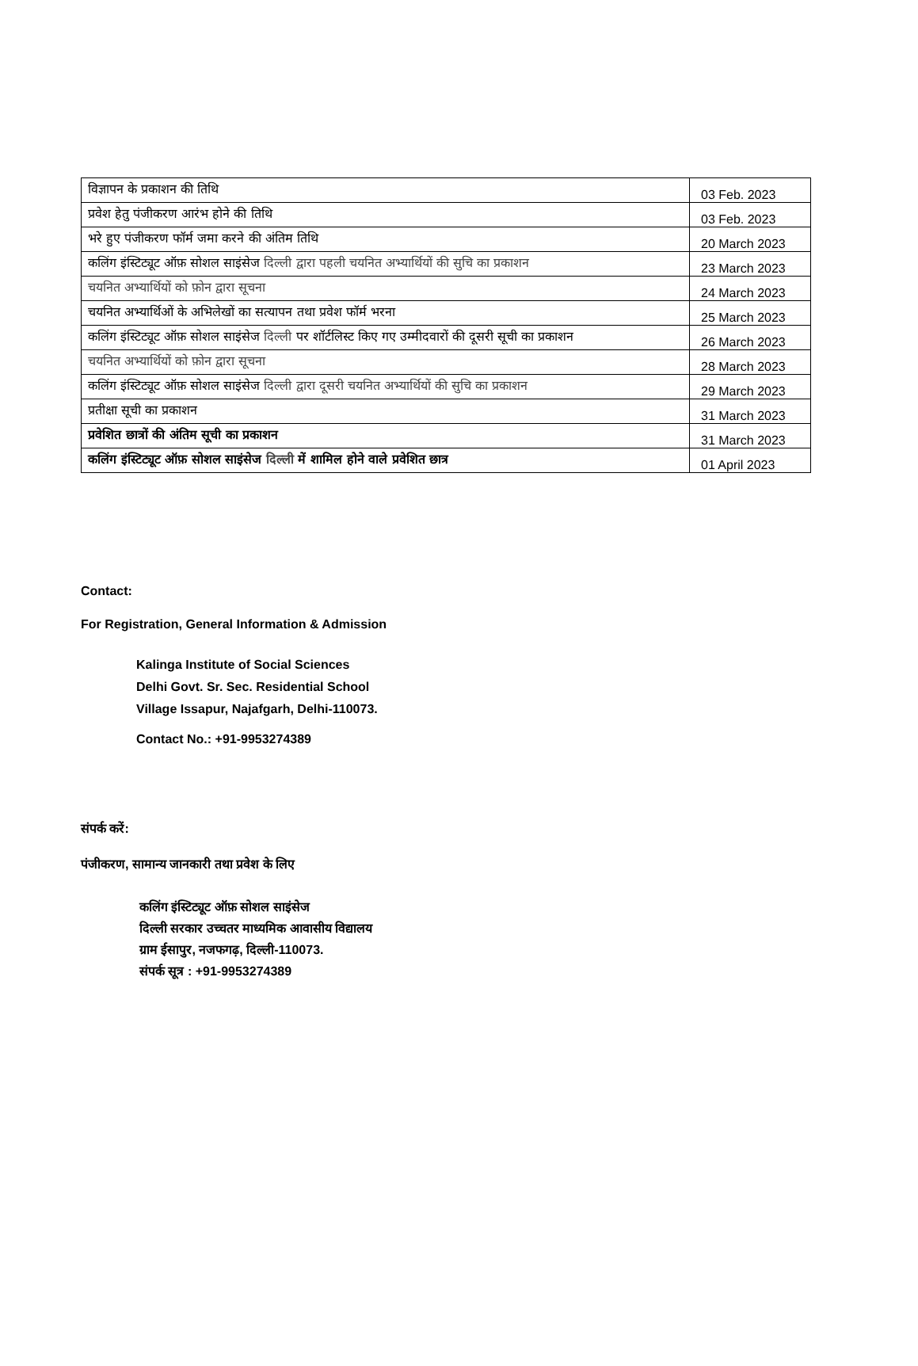| विज्ञापन के प्रकाशन की तिथि | 03 Feb. 2023 |
| प्रवेश हेतु पंजीकरण आरंभ होने की तिथि | 03 Feb. 2023 |
| भरे हुए पंजीकरण फॉर्म जमा करने की अंतिम तिथि | 20 March 2023 |
| कलिंग इंस्टिट्यूट ऑफ़ सोशल साइंसेज दिल्ली द्वारा पहली चयनित अभ्यार्थियों की सुचि का प्रकाशन | 23 March 2023 |
| चयनित अभ्यार्थियों को फ़ोन द्वारा सूचना | 24 March 2023 |
| चयनित अभ्यार्थिओं के अभिलेखों का सत्यापन तथा प्रवेश फॉर्म भरना | 25 March 2023 |
| कलिंग इंस्टिट्यूट ऑफ़ सोशल साइंसेज दिल्ली पर शॉर्टलिस्ट किए गए उम्मीदवारों की दूसरी सूची का प्रकाशन | 26 March 2023 |
| चयनित अभ्यार्थियों को फ़ोन द्वारा सूचना | 28 March 2023 |
| कलिंग इंस्टिट्यूट ऑफ़ सोशल साइंसेज दिल्ली द्वारा दूसरी चयनित अभ्यार्थियों की सुचि का प्रकाशन | 29 March 2023 |
| प्रतीक्षा सूची का प्रकाशन | 31 March 2023 |
| प्रवेशित छात्रों की अंतिम सूची का प्रकाशन | 31 March 2023 |
| कलिंग इंस्टिट्यूट ऑफ़ सोशल साइंसेज दिल्ली में शामिल होने वाले प्रवेशित छात्र | 01 April 2023 |
Contact:
For Registration, General Information & Admission
Kalinga Institute of Social Sciences
Delhi Govt. Sr. Sec. Residential School
Village Issapur, Najafgarh, Delhi-110073.
Contact No.: +91-9953274389
संपर्क करें:
पंजीकरण, सामान्य जानकारी तथा प्रवेश के लिए
कलिंग इंस्टिट्यूट ऑफ़ सोशल साइंसेज
दिल्ली सरकार उच्चतर माध्यमिक आवासीय विद्यालय
ग्राम ईसापुर, नजफगढ़, दिल्ली-110073.
संपर्क सूत्र : +91-9953274389